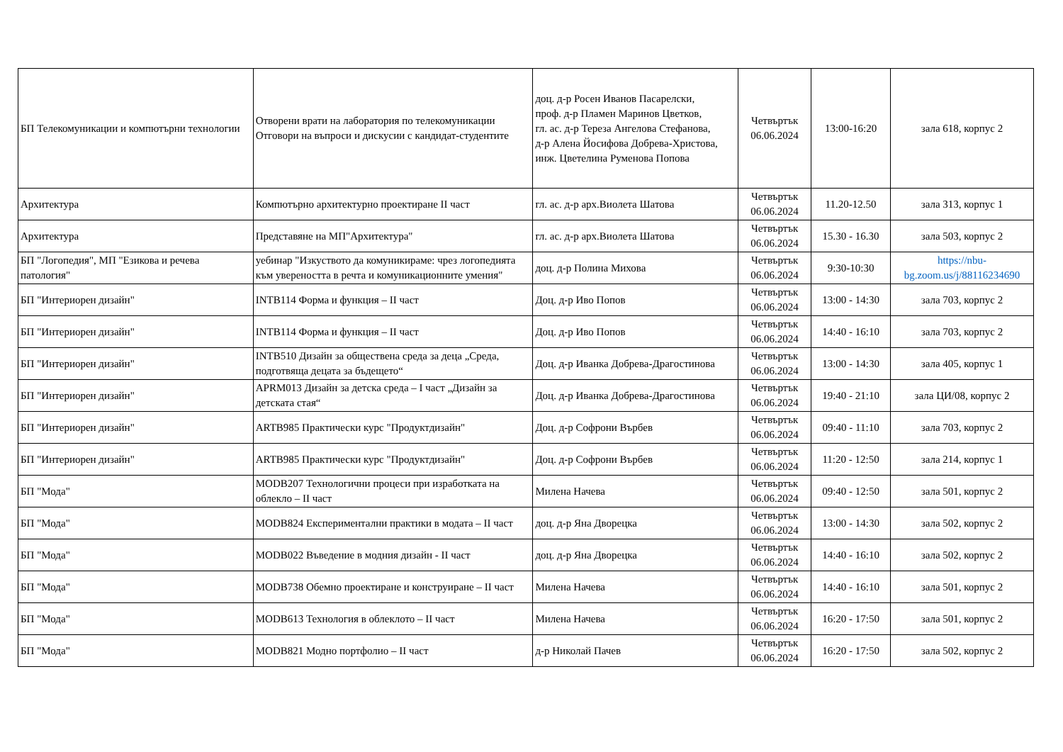| БП Телекомуникации и компютърни технологии | Отворени врати на лаборатория по телекомуникации Отговори на въпроси и дискусии с кандидат-студентите | доц. д-р Росен Иванов Пасарелски, проф. д-р Пламен Маринов Цветков, гл. ас. д-р Тереза Ангелова Стефанова, д-р Алена Йосифова Добрева-Христова, инж. Цветелина Руменова Попова | Четвъртък 06.06.2024 | 13:00-16:20 | зала 618, корпус 2 |
| Архитектура | Компютърно архитектурно проектиране II част | гл. ас. д-р арх.Виолета Шатова | Четвъртък 06.06.2024 | 11.20-12.50 | зала 313, корпус 1 |
| Архитектура | Представяне на МП"Архитектура" | гл. ас. д-р арх.Виолета Шатова | Четвъртък 06.06.2024 | 15.30 - 16.30 | зала 503, корпус 2 |
| БП "Логопедия", МП "Езикова и речева патология" | уебинар "Изкуството да комуникираме: чрез логопедията към увереността в речта и комуникационните умения" | доц. д-р Полина Михова | Четвъртък 06.06.2024 | 9:30-10:30 | https://nbu-bg.zoom.us/j/88116234690 |
| БП "Интериорен дизайн" | INTB114 Форма и функция – II част | Доц. д-р Иво Попов | Четвъртък 06.06.2024 | 13:00 - 14:30 | зала 703, корпус 2 |
| БП "Интериорен дизайн" | INTB114 Форма и функция – II част | Доц. д-р Иво Попов | Четвъртък 06.06.2024 | 14:40 - 16:10 | зала 703, корпус 2 |
| БП "Интериорен дизайн" | INTB510 Дизайн за обществена среда за деца „Среда, подготвяща децата за бъдещето“ | Доц. д-р Иванка Добрева-Драгостинова | Четвъртък 06.06.2024 | 13:00 - 14:30 | зала 405, корпус 1 |
| БП "Интериорен дизайн" | APRM013 Дизайн за детска среда – I част „Дизайн за детската стая“ | Доц. д-р Иванка Добрева-Драгостинова | Четвъртък 06.06.2024 | 19:40 - 21:10 | зала ЦИ/08, корпус 2 |
| БП "Интериорен дизайн" | ARTB985 Практически курс "Продуктдизайн" | Доц. д-р Софрони Върбев | Четвъртък 06.06.2024 | 09:40 - 11:10 | зала 703, корпус 2 |
| БП "Интериорен дизайн" | ARTB985 Практически курс "Продуктдизайн" | Доц. д-р Софрони Върбев | Четвъртък 06.06.2024 | 11:20 - 12:50 | зала 214, корпус 1 |
| БП "Мода" | MODB207 Технологични процеси при изработката на облекло – II част | Милена Начева | Четвъртък 06.06.2024 | 09:40 - 12:50 | зала 501, корпус 2 |
| БП "Мода" | MODB824 Експериментални практики в модата – II част | доц. д-р Яна Дворецка | Четвъртък 06.06.2024 | 13:00 - 14:30 | зала 502, корпус 2 |
| БП "Мода" | MODB022 Въведение в модния дизайн - II част | доц. д-р Яна Дворецка | Четвъртък 06.06.2024 | 14:40 - 16:10 | зала 502, корпус 2 |
| БП "Мода" | MODB738 Обемно проектиране и конструиране – II част | Милена Начева | Четвъртък 06.06.2024 | 14:40 - 16:10 | зала 501, корпус 2 |
| БП "Мода" | MODB613 Технология в облеклото – II част | Милена Начева | Четвъртък 06.06.2024 | 16:20 - 17:50 | зала 501, корпус 2 |
| БП "Мода" | MODB821 Модно портфолио – II част | д-р Николай Пачев | Четвъртък 06.06.2024 | 16:20 - 17:50 | зала 502, корпус 2 |